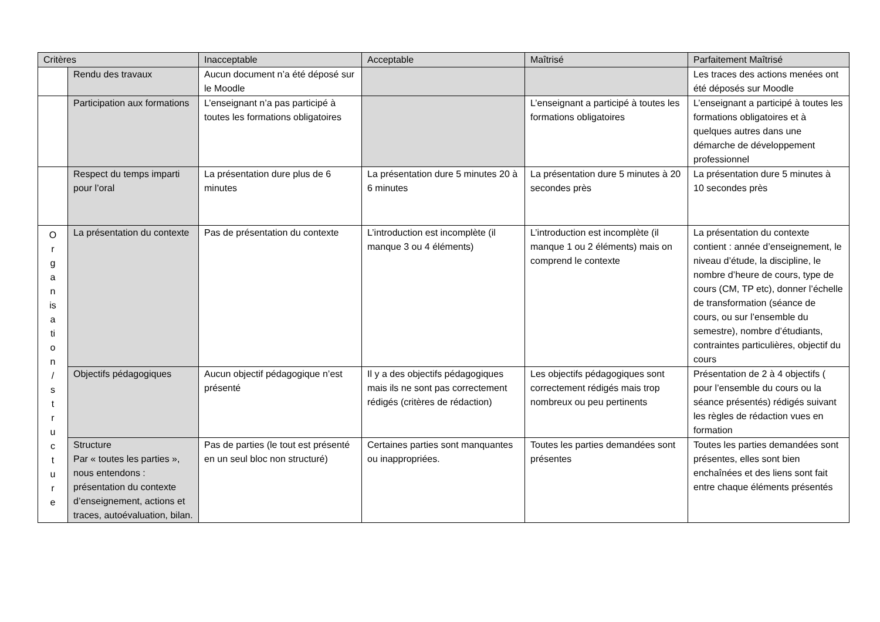| Critères | | Inacceptable | Acceptable | Maîtrisé | Parfaitement Maîtrisé |
| --- | --- | --- | --- | --- | --- |
| | Rendu des travaux | Aucun document n’a été déposé sur le Moodle | | | Les traces des actions menées ont été déposés sur Moodle |
| | Participation aux formations | L’enseignant n’a pas participé à toutes les formations obligatoires | | L’enseignant a participé à toutes les formations obligatoires | L’enseignant a participé à toutes les formations obligatoires et à quelques autres dans une démarche de développement professionnel |
| | Respect du temps imparti pour l’oral | La présentation dure plus de 6 minutes | La présentation dure 5 minutes 20 à 6 minutes | La présentation dure 5 minutes à 20 secondes près | La présentation dure 5 minutes à 10 secondes près |
| O r g a n is a ti o n / s t r u c t u r e | La présentation du contexte | Pas de présentation du contexte | L’introduction est incomplète (il manque 3 ou 4 éléments) | L’introduction est incomplète (il manque 1 ou 2 éléments) mais on comprend le contexte | La présentation du contexte contient : année d’enseignement, le niveau d’étude, la discipline, le nombre d’heure de cours, type de cours (CM, TP etc), donner l’échelle de transformation (séance de cours, ou sur l’ensemble du semestre), nombre d’étudiants, contraintes particulières, objectif du cours |
| | Objectifs pédagogiques | Aucun objectif pédagogique n’est présenté | Il y a des objectifs pédagogiques mais ils ne sont pas correctement rédigés (critères de rédaction) | Les objectifs pédagogiques sont correctement rédigés mais trop nombreux ou peu pertinents | Présentation de 2 à 4 objectifs ( pour l’ensemble du cours ou la séance présentés) rédigés suivant les règles de rédaction vues en formation |
| | Structure Par « toutes les parties », nous entendons : présentation du contexte d’enseignement, actions et traces, autoévaluation, bilan. | Pas de parties (le tout est présenté en un seul bloc non structuré) | Certaines parties sont manquantes ou inappropriées. | Toutes les parties demandées sont présentes | Toutes les parties demandées sont présentes, elles sont bien enchaînées et des liens sont fait entre chaque éléments présentés |